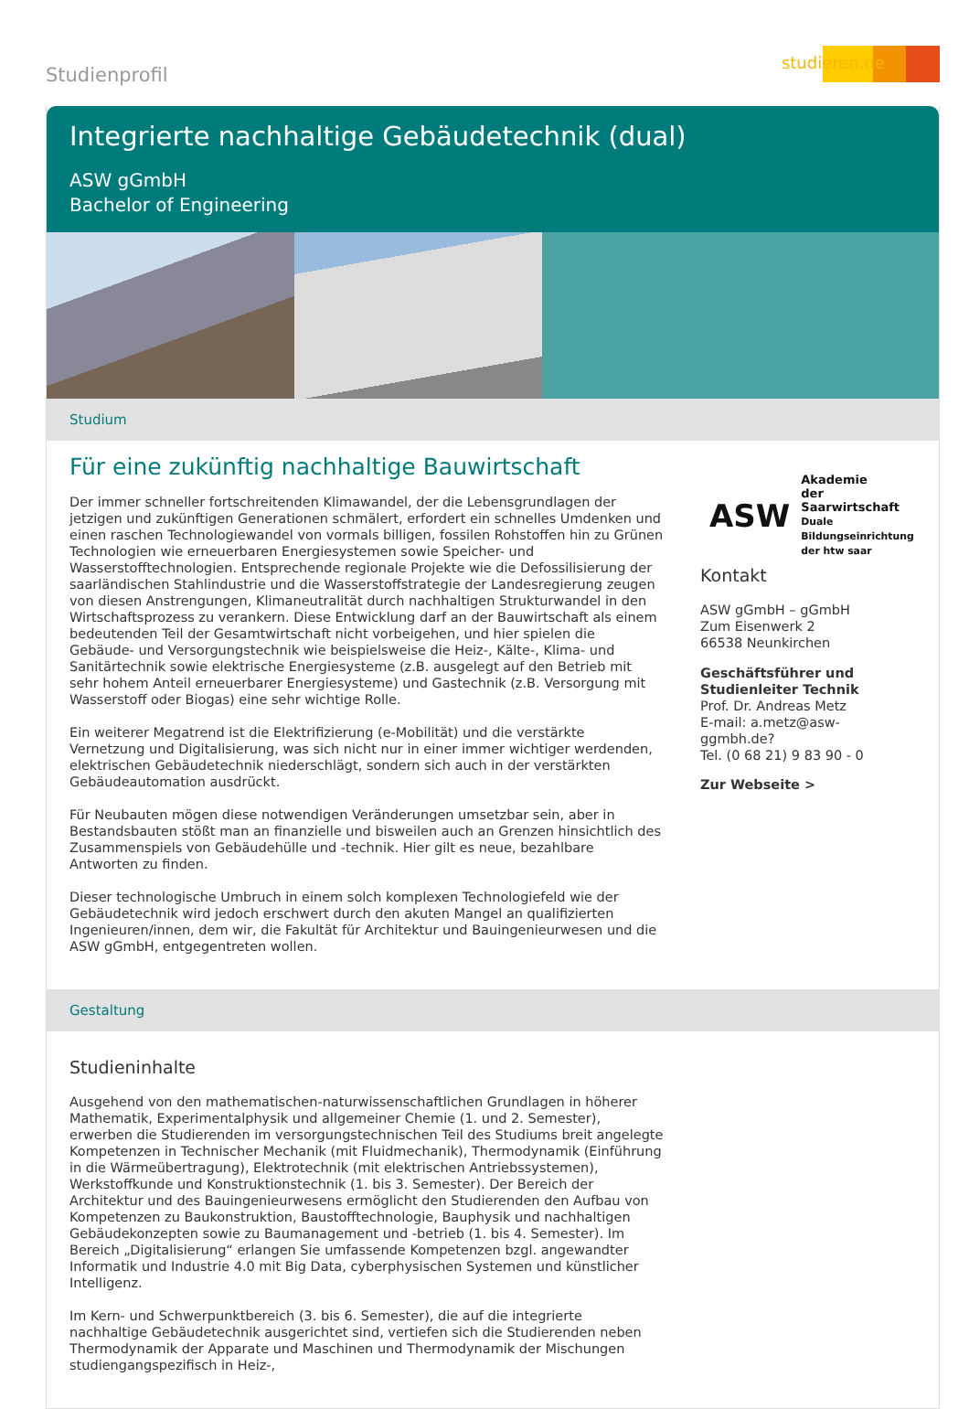Studienprofil
studieren.de
Integrierte nachhaltige Gebäudetechnik (dual)
ASW gGmbH
Bachelor of Engineering
Studium
Für eine zukünftig nachhaltige Bauwirtschaft
Der immer schneller fortschreitenden Klimawandel, der die Lebensgrundlagen der jetzigen und zukünftigen Generationen schmälert, erfordert ein schnelles Umdenken und einen raschen Technologiewandel von vormals billigen, fossilen Rohstoffen hin zu Grünen Technologien wie erneuerbaren Energiesystemen sowie Speicher- und Wasserstofftechnologien. Entsprechende regionale Projekte wie die Defossilisierung der saarländischen Stahlindustrie und die Wasserstoffstrategie der Landesregierung zeugen von diesen Anstrengungen, Klimaneutralität durch nachhaltigen Strukturwandel in den Wirtschaftsprozess zu verankern. Diese Entwicklung darf an der Bauwirtschaft als einem bedeutenden Teil der Gesamtwirtschaft nicht vorbeigehen, und hier spielen die Gebäude- und Versorgungstechnik wie beispielsweise die Heiz-, Kälte-, Klima- und Sanitärtechnik sowie elektrische Energiesysteme (z.B. ausgelegt auf den Betrieb mit sehr hohem Anteil erneuerbarer Energiesysteme) und Gastechnik (z.B. Versorgung mit Wasserstoff oder Biogas) eine sehr wichtige Rolle.
Ein weiterer Megatrend ist die Elektrifizierung (e-Mobilität) und die verstärkte Vernetzung und Digitalisierung, was sich nicht nur in einer immer wichtiger werdenden, elektrischen Gebäudetechnik niederschlägt, sondern sich auch in der verstärkten Gebäudeautomation ausdrückt.
Für Neubauten mögen diese notwendigen Veränderungen umsetzbar sein, aber in Bestandsbauten stößt man an finanzielle und bisweilen auch an Grenzen hinsichtlich des Zusammenspiels von Gebäudehülle und -technik. Hier gilt es neue, bezahlbare Antworten zu finden.
Dieser technologische Umbruch in einem solch komplexen Technologiefeld wie der Gebäudetechnik wird jedoch erschwert durch den akuten Mangel an qualifizierten Ingenieuren/innen, dem wir, die Fakultät für Architektur und Bauingenieurwesen und die ASW gGmbH, entgegentreten wollen.
ASW Akademie
der Saarwirtschaft
Duale Bildungseinrichtung der htw saar
Kontakt
ASW gGmbH – gGmbH
Zum Eisenwerk 2
66538 Neunkirchen
Geschäftsführer und Studienleiter Technik
Prof. Dr. Andreas Metz
E-mail: a.metz@asw-ggmbh.de?
Tel. (0 68 21) 9 83 90 - 0
Zur Webseite >
Gestaltung
Studieninhalte
Ausgehend von den mathematischen-naturwissenschaftlichen Grundlagen in höherer Mathematik, Experimentalphysik und allgemeiner Chemie (1. und 2. Semester), erwerben die Studierenden im versorgungstechnischen Teil des Studiums breit angelegte Kompetenzen in Technischer Mechanik (mit Fluidmechanik), Thermodynamik (Einführung in die Wärmeübertragung), Elektrotechnik (mit elektrischen Antriebssystemen), Werkstoffkunde und Konstruktionstechnik (1. bis 3. Semester). Der Bereich der Architektur und des Bauingenieurwesens ermöglicht den Studierenden den Aufbau von Kompetenzen zu Baukonstruktion, Baustofftechnologie, Bauphysik und nachhaltigen Gebäudekonzepten sowie zu Baumanagement und -betrieb (1. bis 4. Semester). Im Bereich „Digitalisierung“ erlangen Sie umfassende Kompetenzen bzgl. angewandter Informatik und Industrie 4.0 mit Big Data, cyberphysischen Systemen und künstlicher Intelligenz.
Im Kern- und Schwerpunktbereich (3. bis 6. Semester), die auf die integrierte nachhaltige Gebäudetechnik ausgerichtet sind, vertiefen sich die Studierenden neben Thermodynamik der Apparate und Maschinen und Thermodynamik der Mischungen studiengangspezifisch in Heiz-,